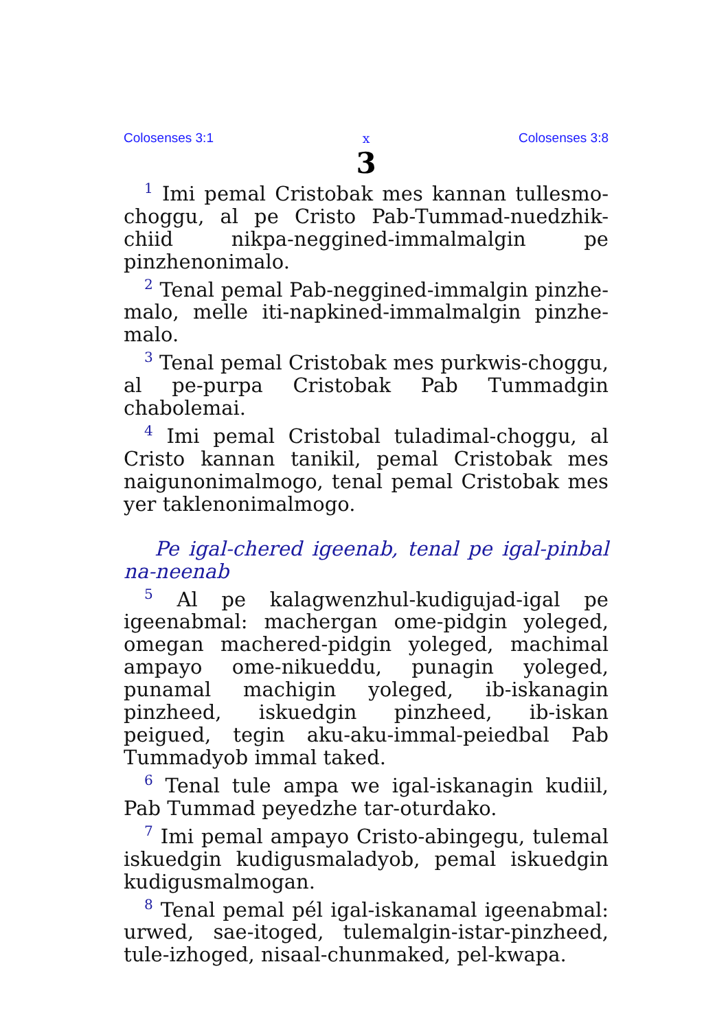Colosenses 3:1 x Colosenses 3:8
3
<sup>1</sup> Imi pemal Cristobak mes kannan tullesmo-choggu, al pe Cristo Pab-Tummad-nuedzhik-chiid nikpa-neggined-immalmalgin pe pinzhenonimalo.
<sup>2</sup> Tenal pemal Pab-neggined-immalgin pinzhe-malo, melle iti-napkined-immalmalgin pinzhe-malo.
<sup>3</sup> Tenal pemal Cristobak mes purkwis-choggu, al pe-purpa Cristobak Pab Tummadgin chabolemai.
<sup>4</sup> Imi pemal Cristobal tuladimal-choggu, al Cristo kannan tanikil, pemal Cristobak mes naigunonimalmogo, tenal pemal Cristobak mes yer taklenonimalmogo.
Pe igal-chered igeenab, tenal pe igal-pinbal na-neenab
<sup>5</sup> Al pe kalagwenzhul-kudigujad-igal pe igeenabmal: machergan ome-pidgin yoleged, omegan machered-pidgin yoleged, machimal ampayo ome-nikueddu, punagin yoleged, punamal machigin yoleged, ib-iskanagin pinzheed, iskuedgin pinzheed, ib-iskan peigued, tegin aku-aku-immal-peiedbal Pab Tummadyob immal taked.
<sup>6</sup> Tenal tule ampa we igal-iskanagin kudiil, Pab Tummad peyedzhe tar-oturdako.
<sup>7</sup> Imi pemal ampayo Cristo-abingegu, tulemal iskuedgin kudigusmaladyob, pemal iskuedgin kudigusmalmogan.
<sup>8</sup> Tenal pemal pél igal-iskanamal igeenabmal: urwed, sae-itoged, tulemalgin-istar-pinzheed, tule-izhoged, nisaal-chunmaked, pel-kwapa.